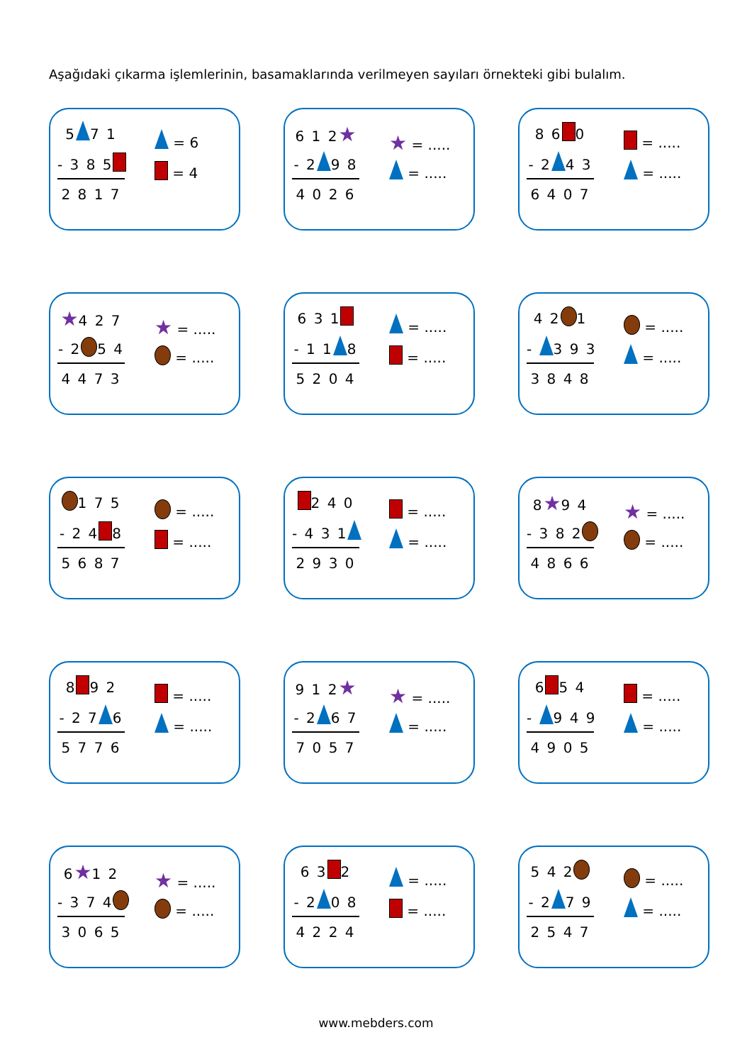Aşağıdaki çıkarma işlemlerinin, basamaklarında verilmeyen sayıları örnekteki gibi bulalım.
5 7 1
- 3 8 5
2 8 1 7
= 6
= 4
6 1 2★
- 2 9 8
4 0 2 6
★ = .....
= .....
8 6 0
- 2 4 3
6 4 0 7
= .....
= .....
★4 2 7
- 2 5 4
4 4 7 3
★ = .....
= .....
6 3 1
- 1 1 8
5 2 0 4
= .....
= .....
4 2 1
- 3 9 3
3 8 4 8
= .....
= .....
1 7 5
- 2 4 8
5 6 8 7
= .....
= .....
2 4 0
- 4 3 1
2 9 3 0
= .....
= .....
8★9 4
- 3 8 2
4 8 6 6
★ = .....
= .....
8 9 2
- 2 7 6
5 7 7 6
= .....
= .....
9 1 2★
- 2 6 7
7 0 5 7
★ = .....
= .....
6 5 4
- 9 4 9
4 9 0 5
= .....
= .....
6★1 2
- 3 7 4
3 0 6 5
★ = .....
= .....
6 3 2
- 2 0 8
4 2 2 4
= .....
= .....
5 4 2
- 2 7 9
2 5 4 7
= .....
= .....
www.mebders.com